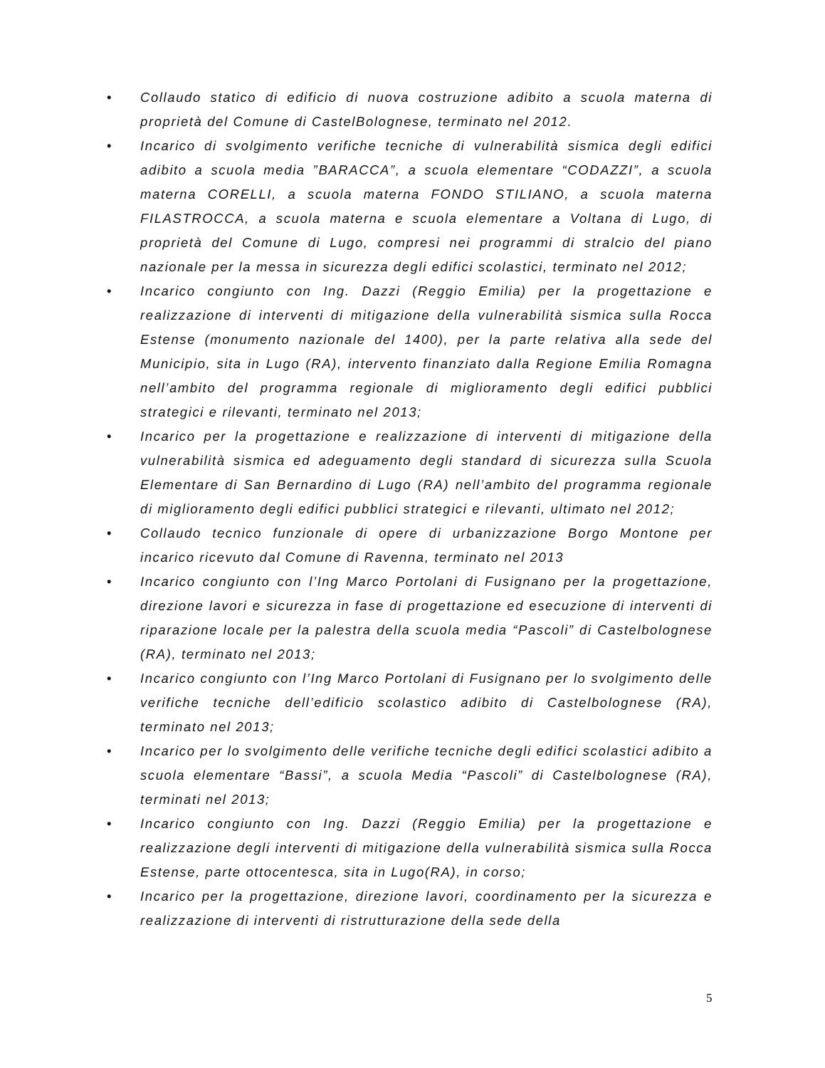• Collaudo statico di edificio di nuova costruzione adibito a scuola materna di proprietà del Comune di CastelBolognese, terminato nel 2012.
• Incarico di svolgimento verifiche tecniche di vulnerabilità sismica degli edifici adibito a scuola media ”BARACCA”, a scuola elementare “CODAZZI”, a scuola materna CORELLI, a scuola materna FONDO STILIANO, a scuola materna FILASTROCCA, a scuola materna e scuola elementare a Voltana di Lugo, di proprietà del Comune di Lugo, compresi nei programmi di stralcio del piano nazionale per la messa in sicurezza degli edifici scolastici, terminato nel 2012;
• Incarico congiunto con Ing. Dazzi (Reggio Emilia) per la progettazione e realizzazione di interventi di mitigazione della vulnerabilità sismica sulla Rocca Estense (monumento nazionale del 1400), per la parte relativa alla sede del Municipio, sita in Lugo (RA), intervento finanziato dalla Regione Emilia Romagna nell’ambito del programma regionale di miglioramento degli edifici pubblici strategici e rilevanti, terminato nel 2013;
• Incarico per la progettazione e realizzazione di interventi di mitigazione della vulnerabilità sismica ed adeguamento degli standard di sicurezza sulla Scuola Elementare di San Bernardino di Lugo (RA) nell’ambito del programma regionale di miglioramento degli edifici pubblici strategici e rilevanti, ultimato nel 2012;
• Collaudo tecnico funzionale di opere di urbanizzazione Borgo Montone per incarico ricevuto dal Comune di Ravenna, terminato nel 2013
• Incarico congiunto con l’Ing Marco Portolani di Fusignano per la progettazione, direzione lavori e sicurezza in fase di progettazione ed esecuzione di interventi di riparazione locale per la palestra della scuola media “Pascoli” di Castelbolognese (RA), terminato nel 2013;
• Incarico congiunto con l’Ing Marco Portolani di Fusignano per lo svolgimento delle verifiche tecniche dell’edificio scolastico adibito di Castelbolognese (RA), terminato nel 2013;
• Incarico per lo svolgimento delle verifiche tecniche degli edifici scolastici adibito a scuola elementare “Bassi”, a scuola Media “Pascoli” di Castelbolognese (RA), terminati nel 2013;
• Incarico congiunto con Ing. Dazzi (Reggio Emilia) per la progettazione e realizzazione degli interventi di mitigazione della vulnerabilità sismica sulla Rocca Estense, parte ottocentesca, sita in Lugo(RA), in corso;
• Incarico per la progettazione, direzione lavori, coordinamento per la sicurezza e realizzazione di interventi di ristrutturazione della sede della
5